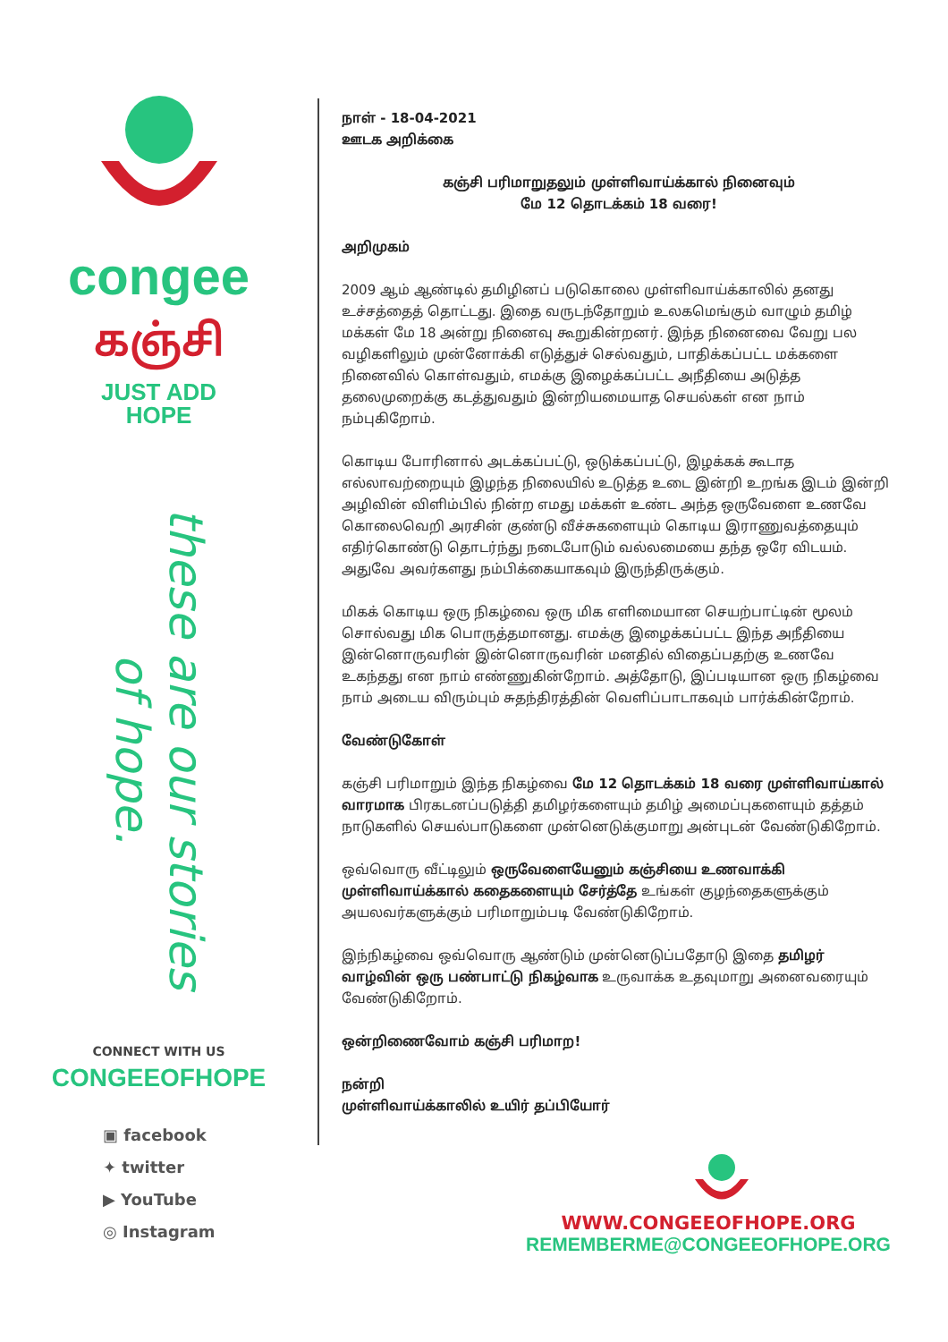congee
கஞ்சி
JUST ADD
HOPE
these are our stories of hope.
CONNECT WITH US
CONGEEOFHOPE
▣ facebook
✦ twitter
▶ YouTube
◎ Instagram
நாள் - 18-04-2021
ஊடக அறிக்கை
கஞ்சி பரிமாறுதலும் முள்ளிவாய்க்கால் நினைவும்
மே 12 தொடக்கம் 18 வரை!
அறிமுகம்
2009 ஆம் ஆண்டில் தமிழினப் படுகொலை முள்ளிவாய்க்காலில் தனது உச்சத்தைத் தொட்டது. இதை வருடந்தோறும் உலகமெங்கும் வாழும் தமிழ் மக்கள் மே 18 அன்று நினைவு கூறுகின்றனர். இந்த நினைவை வேறு பல வழிகளிலும் முன்னோக்கி எடுத்துச் செல்வதும், பாதிக்கப்பட்ட மக்களை நினைவில் கொள்வதும், எமக்கு இழைக்கப்பட்ட அநீதியை அடுத்த தலைமுறைக்கு கடத்துவதும் இன்றியமையாத செயல்கள் என நாம் நம்புகிறோம்.
கொடிய போரினால் அடக்கப்பட்டு, ஒடுக்கப்பட்டு, இழக்கக் கூடாத எல்லாவற்றையும் இழந்த நிலையில் உடுத்த உடை இன்றி உறங்க இடம் இன்றி அழிவின் விளிம்பில் நின்ற எமது மக்கள் உண்ட அந்த ஒருவேளை உணவே கொலைவெறி அரசின் குண்டு வீச்சுகளையும் கொடிய இராணுவத்தையும் எதிர்கொண்டு தொடர்ந்து நடைபோடும் வல்லமையை தந்த ஒரே விடயம். அதுவே அவர்களது நம்பிக்கையாகவும் இருந்திருக்கும்.
மிகக் கொடிய ஒரு நிகழ்வை ஒரு மிக எளிமையான செயற்பாட்டின் மூலம் சொல்வது மிக பொருத்தமானது. எமக்கு இழைக்கப்பட்ட இந்த அநீதியை இன்னொருவரின் இன்னொருவரின் மனதில் விதைப்பதற்கு உணவே உகந்தது என நாம் எண்ணுகின்றோம். அத்தோடு, இப்படியான ஒரு நிகழ்வை நாம் அடைய விரும்பும் சுதந்திரத்தின் வெளிப்பாடாகவும் பார்க்கின்றோம்.
வேண்டுகோள்
கஞ்சி பரிமாறும் இந்த நிகழ்வை மே 12 தொடக்கம் 18 வரை முள்ளிவாய்கால் வாரமாக பிரகடனப்படுத்தி தமிழர்களையும் தமிழ் அமைப்புகளையும் தத்தம் நாடுகளில் செயல்பாடுகளை முன்னெடுக்குமாறு அன்புடன் வேண்டுகிறோம்.
ஒவ்வொரு வீட்டிலும் ஒருவேளையேனும் கஞ்சியை உணவாக்கி முள்ளிவாய்க்கால் கதைகளையும் சேர்த்தே உங்கள் குழந்தைகளுக்கும் அயலவர்களுக்கும் பரிமாறும்படி வேண்டுகிறோம்.
இந்நிகழ்வை ஒவ்வொரு ஆண்டும் முன்னெடுப்பதோடு இதை தமிழர் வாழ்வின் ஒரு பண்பாட்டு நிகழ்வாக உருவாக்க உதவுமாறு அனைவரையும் வேண்டுகிறோம்.
ஒன்றிணைவோம் கஞ்சி பரிமாற!
நன்றி
முள்ளிவாய்க்காலில் உயிர் தப்பியோர்
WWW.CONGEEOFHOPE.ORG
REMEMBERME@CONGEEOFHOPE.ORG